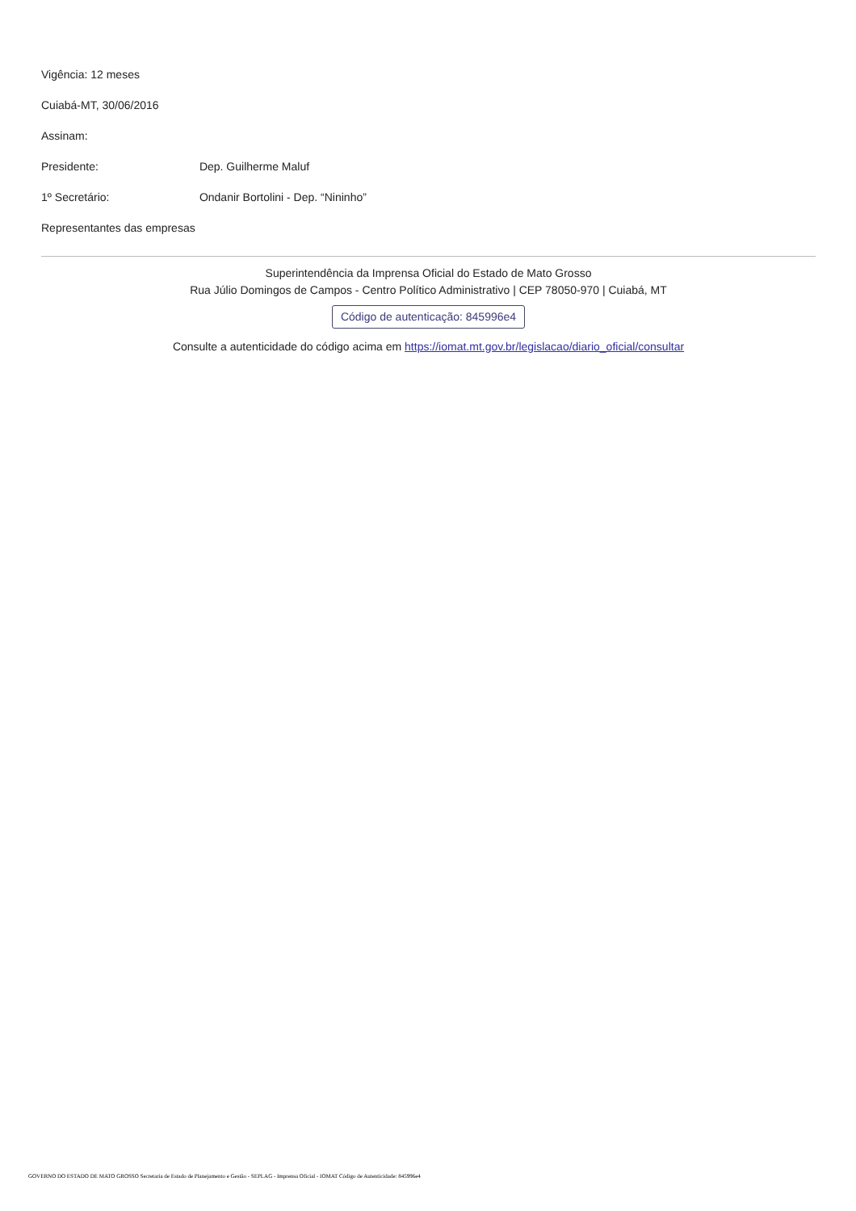Vigência: 12 meses
Cuiabá-MT, 30/06/2016
Assinam:
Presidente: Dep. Guilherme Maluf
1º Secretário: Ondanir Bortolini - Dep. “Nininho”
Representantes das empresas
Superintendência da Imprensa Oficial do Estado de Mato Grosso
Rua Júlio Domingos de Campos - Centro Político Administrativo | CEP 78050-970 | Cuiabá, MT
Código de autenticação: 845996e4
Consulte a autenticidade do código acima em https://iomat.mt.gov.br/legislacao/diario_oficial/consultar
GOVERNO DO ESTADO DE MATO GROSSO Secretaria de Estado de Planejamento e Gestão - SEPLAG - Imprensa Oficial - IOMAT Código de Autenticidade: 845996e4